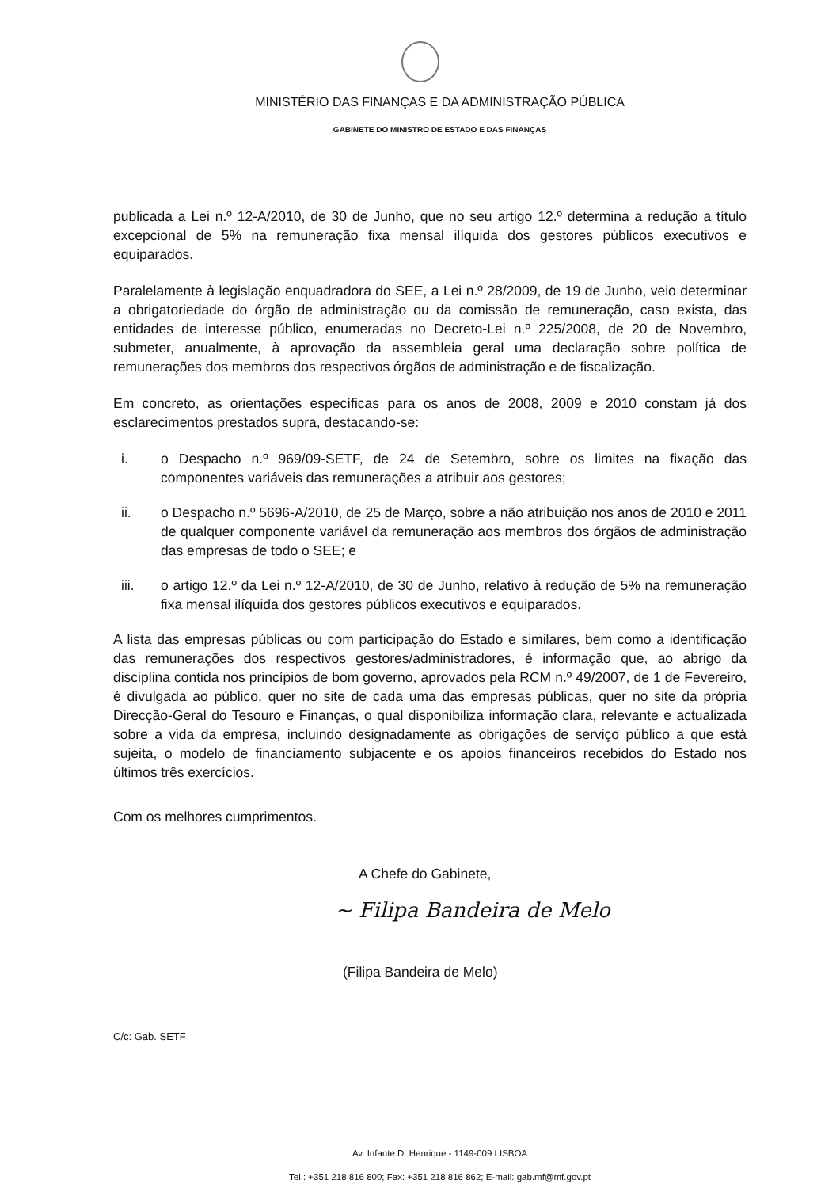MINISTÉRIO DAS FINANÇAS E DA ADMINISTRAÇÃO PÚBLICA
GABINETE DO MINISTRO DE ESTADO E DAS FINANÇAS
publicada a Lei n.º 12-A/2010, de 30 de Junho, que no seu artigo 12.º determina a redução a título excepcional de 5% na remuneração fixa mensal ilíquida dos gestores públicos executivos e equiparados.
Paralelamente à legislação enquadradora do SEE, a Lei n.º 28/2009, de 19 de Junho, veio determinar a obrigatoriedade do órgão de administração ou da comissão de remuneração, caso exista, das entidades de interesse público, enumeradas no Decreto-Lei n.º 225/2008, de 20 de Novembro, submeter, anualmente, à aprovação da assembleia geral uma declaração sobre política de remunerações dos membros dos respectivos órgãos de administração e de fiscalização.
Em concreto, as orientações específicas para os anos de 2008, 2009 e 2010 constam já dos esclarecimentos prestados supra, destacando-se:
i. o Despacho n.º 969/09-SETF, de 24 de Setembro, sobre os limites na fixação das componentes variáveis das remunerações a atribuir aos gestores;
ii. o Despacho n.º 5696-A/2010, de 25 de Março, sobre a não atribuição nos anos de 2010 e 2011 de qualquer componente variável da remuneração aos membros dos órgãos de administração das empresas de todo o SEE; e
iii. o artigo 12.º da Lei n.º 12-A/2010, de 30 de Junho, relativo à redução de 5% na remuneração fixa mensal ilíquida dos gestores públicos executivos e equiparados.
A lista das empresas públicas ou com participação do Estado e similares, bem como a identificação das remunerações dos respectivos gestores/administradores, é informação que, ao abrigo da disciplina contida nos princípios de bom governo, aprovados pela RCM n.º 49/2007, de 1 de Fevereiro, é divulgada ao público, quer no site de cada uma das empresas públicas, quer no site da própria Direcção-Geral do Tesouro e Finanças, o qual disponibiliza informação clara, relevante e actualizada sobre a vida da empresa, incluindo designadamente as obrigações de serviço público a que está sujeita, o modelo de financiamento subjacente e os apoios financeiros recebidos do Estado nos últimos três exercícios.
Com os melhores cumprimentos.
A Chefe do Gabinete,
~ Filipa Bandeira de Melo
(Filipa Bandeira de Melo)
C/c: Gab. SETF
Av. Infante D. Henrique - 1149-009 LISBOA
Tel.: +351 218 816 800; Fax: +351 218 816 862; E-mail: gab.mf@mf.gov.pt